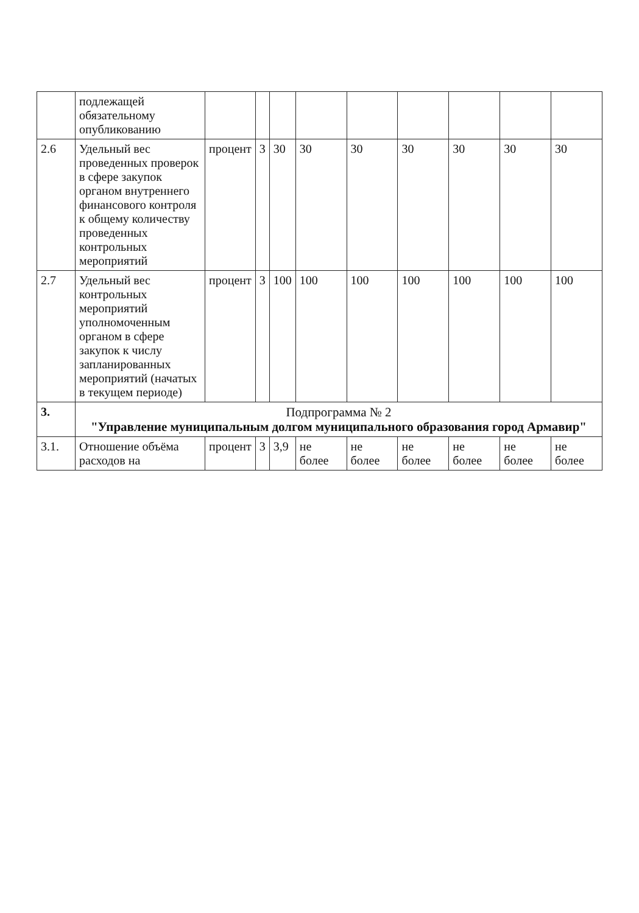| | подлежащей обязательному опубликованию | | | | | | | | | |
| 2.6 | Удельный вес проведенных проверок в сфере закупок органом внутреннего финансового контроля к общему количеству проведенных контрольных мероприятий | процент | 3 | 30 | 30 | 30 | 30 | 30 | 30 | 30 |
| 2.7 | Удельный вес контрольных мероприятий уполномоченным органом в сфере закупок к числу запланированных мероприятий (начатых в текущем периоде) | процент | 3 | 100 | 100 | 100 | 100 | 100 | 100 | 100 |
| 3. | Подпрограмма № 2 "Управление муниципальным долгом муниципального образования город Армавир" | | | | | | | | | |
| 3.1. | Отношение объёма расходов на | процент | 3 | 3,9 | не более | не более | не более | не более | не более | не более |